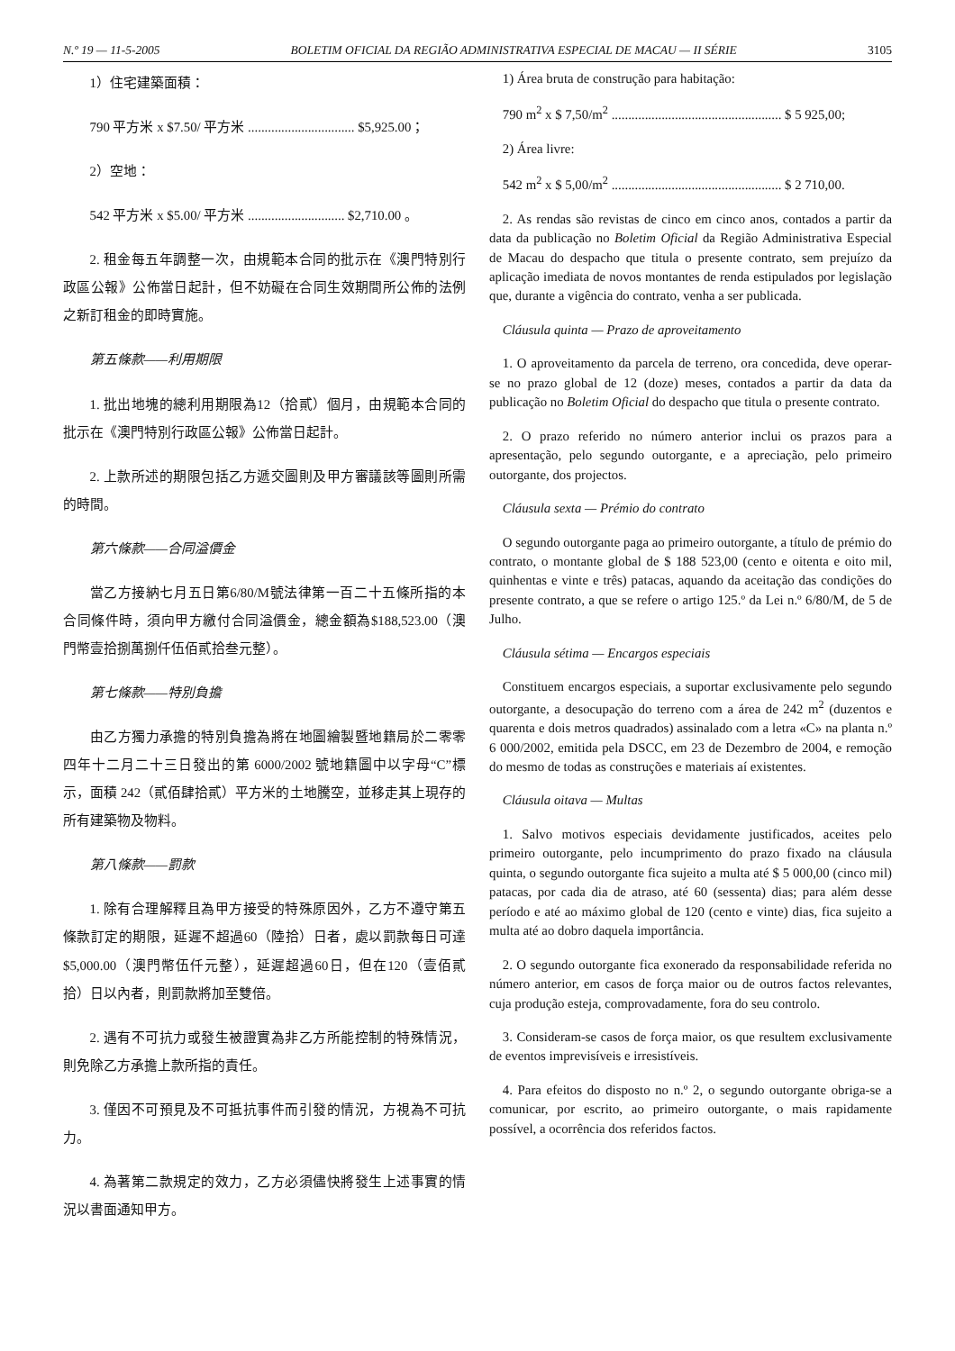N.º 19 — 11-5-2005 BOLETIM OFICIAL DA REGIÃO ADMINISTRATIVA ESPECIAL DE MACAU — II SÉRIE 3105
1）住宅建築面積：
790 平方米 x $7.50/ 平方米 ................................ $5,925.00；
2）空地：
542 平方米 x $5.00/ 平方米 ............................. $2,710.00 。
2. 租金每五年調整一次，由規範本合同的批示在《澳門特別行政區公報》公佈當日起計，但不妨礙在合同生效期間所公佈的法例之新訂租金的即時實施。
第五條款——利用期限
1. 批出地塊的總利用期限為12（拾貳）個月，由規範本合同的批示在《澳門特別行政區公報》公佈當日起計。
2. 上款所述的期限包括乙方遞交圖則及甲方審議該等圖則所需的時間。
第六條款——合同溢價金
當乙方接納七月五日第6/80/M號法律第一百二十五條所指的本合同條件時，須向甲方繳付合同溢價金，總金額為$188,523.00（澳門幣壹拾捌萬捌仟伍佰貳拾叁元整）。
第七條款——特別負擔
由乙方獨力承擔的特別負擔為將在地圖繪製暨地籍局於二零零四年十二月二十三日發出的第 6000/2002 號地籍圖中以字母“C”標示，面積 242（貳佰肆拾貳）平方米的土地騰空，並移走其上現存的所有建築物及物料。
第八條款——罰款
1. 除有合理解釋且為甲方接受的特殊原因外，乙方不遵守第五條款訂定的期限，延遲不超過60（陸拾）日者，處以罰款每日可達$5,000.00（澳門幣伍仟元整），延遲超過60日，但在120（壹佰貳拾）日以內者，則罰款將加至雙倍。
2. 遇有不可抗力或發生被證實為非乙方所能控制的特殊情況，則免除乙方承擔上款所指的責任。
3. 僅因不可預見及不可抵抗事件而引發的情況，方視為不可抗力。
4. 為著第二款規定的效力，乙方必須儘快將發生上述事實的情況以書面通知甲方。
1) Área bruta de construção para habitação:
790 m<sup>2</sup> x $ 7,50/m<sup>2</sup> ................................................... $ 5 925,00;
2) Área livre:
542 m<sup>2</sup> x $ 5,00/m<sup>2</sup> ................................................... $ 2 710,00.
2. As rendas são revistas de cinco em cinco anos, contados a partir da data da publicação no Boletim Oficial da Região Administrativa Especial de Macau do despacho que titula o presente contrato, sem prejuízo da aplicação imediata de novos montantes de renda estipulados por legislação que, durante a vigência do contrato, venha a ser publicada.
Cláusula quinta — Prazo de aproveitamento
1. O aproveitamento da parcela de terreno, ora concedida, deve operar-se no prazo global de 12 (doze) meses, contados a partir da data da publicação no Boletim Oficial do despacho que titula o presente contrato.
2. O prazo referido no número anterior inclui os prazos para a apresentação, pelo segundo outorgante, e a apreciação, pelo primeiro outorgante, dos projectos.
Cláusula sexta — Prémio do contrato
O segundo outorgante paga ao primeiro outorgante, a título de prémio do contrato, o montante global de $ 188 523,00 (cento e oitenta e oito mil, quinhentas e vinte e três) patacas, aquando da aceitação das condições do presente contrato, a que se refere o artigo 125.º da Lei n.º 6/80/M, de 5 de Julho.
Cláusula sétima — Encargos especiais
Constituem encargos especiais, a suportar exclusivamente pelo segundo outorgante, a desocupação do terreno com a área de 242 m<sup>2</sup> (duzentos e quarenta e dois metros quadrados) assinalado com a letra «C» na planta n.º 6 000/2002, emitida pela DSCC, em 23 de Dezembro de 2004, e remoção do mesmo de todas as construções e materiais aí existentes.
Cláusula oitava — Multas
1. Salvo motivos especiais devidamente justificados, aceites pelo primeiro outorgante, pelo incumprimento do prazo fixado na cláusula quinta, o segundo outorgante fica sujeito a multa até $ 5 000,00 (cinco mil) patacas, por cada dia de atraso, até 60 (sessenta) dias; para além desse período e até ao máximo global de 120 (cento e vinte) dias, fica sujeito a multa até ao dobro daquela importância.
2. O segundo outorgante fica exonerado da responsabilidade referida no número anterior, em casos de força maior ou de outros factos relevantes, cuja produção esteja, comprovadamente, fora do seu controlo.
3. Consideram-se casos de força maior, os que resultem exclusivamente de eventos imprevisíveis e irresistíveis.
4. Para efeitos do disposto no n.º 2, o segundo outorgante obriga-se a comunicar, por escrito, ao primeiro outorgante, o mais rapidamente possível, a ocorrência dos referidos factos.